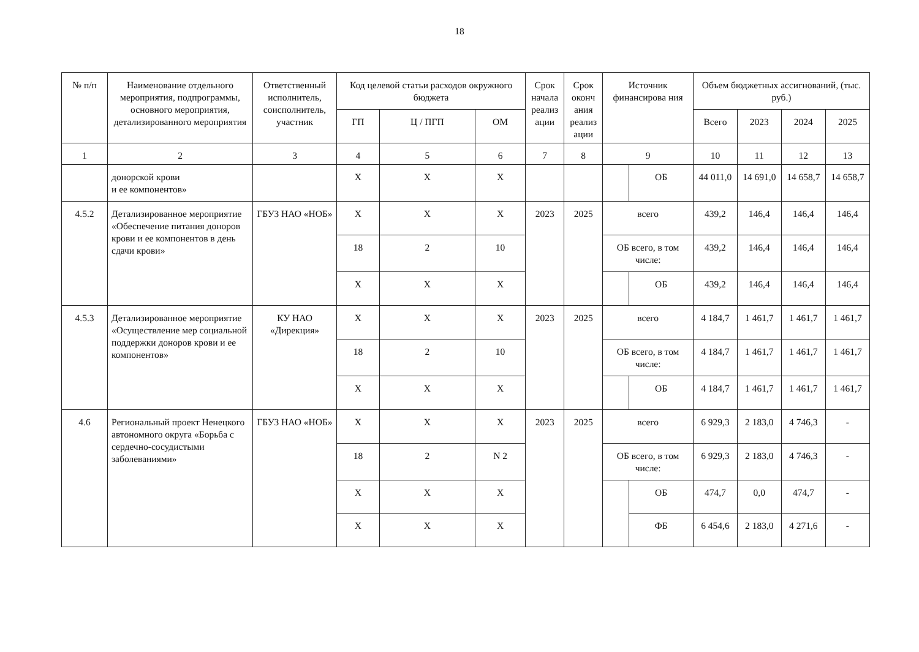18
| № п/п | Наименование отдельного мероприятия, подпрограммы, основного мероприятия, детализированного мероприятия | Ответственный исполнитель, соисполнитель, участник | Код целевой статьи расходов окружного бюджета | | | Срок начала реализ ации | Срок оконч ания реализ ации | Источник финансирова ния | | Объем бюджетных ассигнований, (тыс. руб.) | | | |
| --- | --- | --- | --- | --- | --- | --- | --- | --- | --- | --- | --- | --- | --- |
| | | | ГП | Ц / ПГП | ОМ | | | | | Всего | 2023 | 2024 | 2025 |
| 1 | 2 | 3 | 4 | 5 | 6 | 7 | 8 | 9 | | 10 | 11 | 12 | 13 |
| | донорской крови и ее компонентов» | | X | X | X | | | | ОБ | 44 011,0 | 14 691,0 | 14 658,7 | 14 658,7 |
| 4.5.2 | Детализированное мероприятие «Обеспечение питания доноров крови и ее компонентов в день сдачи крови» | ГБУЗ НАО «НОБ» | X | X | X | 2023 | 2025 | всего | | 439,2 | 146,4 | 146,4 | 146,4 |
| | | | 18 | 2 | 10 | | | ОБ всего, в том числе: | | 439,2 | 146,4 | 146,4 | 146,4 |
| | | | X | X | X | | | | ОБ | 439,2 | 146,4 | 146,4 | 146,4 |
| 4.5.3 | Детализированное мероприятие «Осуществление мер социальной поддержки доноров крови и ее компонентов» | КУ НАО «Дирекция» | X | X | X | 2023 | 2025 | всего | | 4 184,7 | 1 461,7 | 1 461,7 | 1 461,7 |
| | | | 18 | 2 | 10 | | | ОБ всего, в том числе: | | 4 184,7 | 1 461,7 | 1 461,7 | 1 461,7 |
| | | | X | X | X | | | | ОБ | 4 184,7 | 1 461,7 | 1 461,7 | 1 461,7 |
| 4.6 | Региональный проект Ненецкого автономного округа «Борьба с сердечно-сосудистыми заболеваниями» | ГБУЗ НАО «НОБ» | X | X | X | 2023 | 2025 | всего | | 6 929,3 | 2 183,0 | 4 746,3 | - |
| | | | 18 | 2 | N 2 | | | ОБ всего, в том числе: | | 6 929,3 | 2 183,0 | 4 746,3 | - |
| | | | X | X | X | | | | ОБ | 474,7 | 0,0 | 474,7 | - |
| | | | X | X | X | | | | ФБ | 6 454,6 | 2 183,0 | 4 271,6 | - |